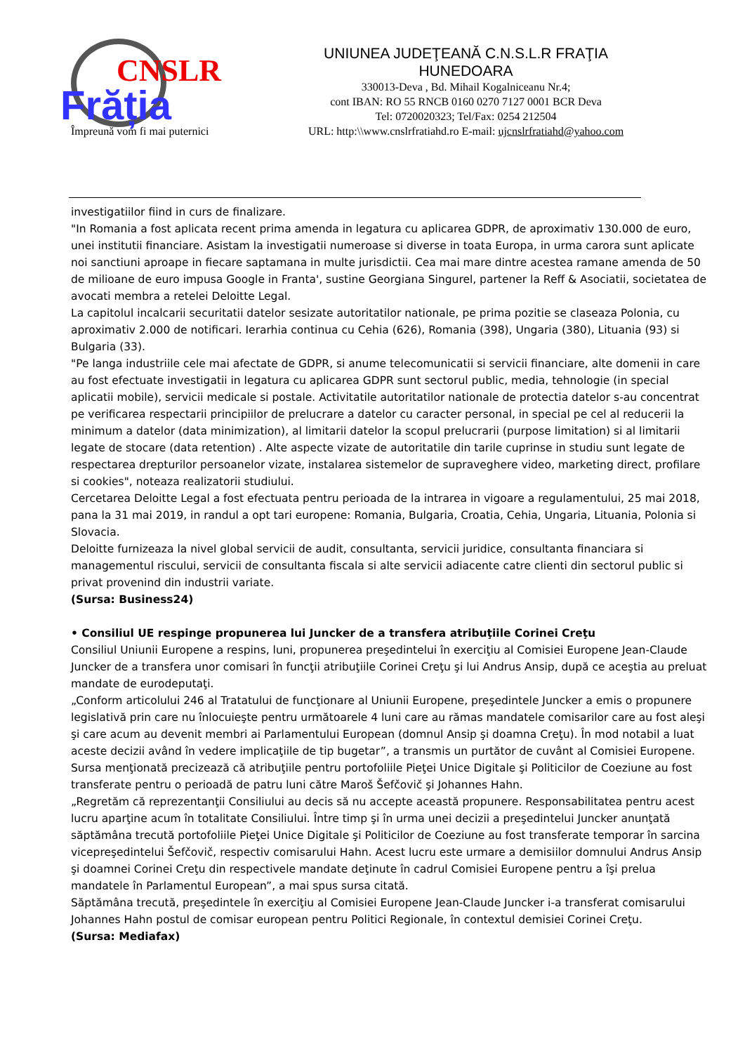CNSLR
Frăția
Împreună vom fi mai puternici
UNIUNEA JUDEŢEANĂ C.N.S.L.R FRAŢIA
HUNEDOARA
330013-Deva , Bd. Mihail Kogalniceanu Nr.4;
cont IBAN: RO 55 RNCB 0160 0270 7127 0001 BCR Deva
Tel: 0720020323; Tel/Fax: 0254 212504
URL: http:\\www.cnslrfratiahd.ro E-mail: ujcnslrfratiahd@yahoo.com
investigatiilor fiind in curs de finalizare.
"In Romania a fost aplicata recent prima amenda in legatura cu aplicarea GDPR, de aproximativ 130.000 de euro, unei institutii financiare. Asistam la investigatii numeroase si diverse in toata Europa, in urma carora sunt aplicate noi sanctiuni aproape in fiecare saptamana in multe jurisdictii. Cea mai mare dintre acestea ramane amenda de 50 de milioane de euro impusa Google in Franta', sustine Georgiana Singurel, partener la Reff & Asociatii, societatea de avocati membra a retelei Deloitte Legal.
La capitolul incalcarii securitatii datelor sesizate autoritatilor nationale, pe prima pozitie se claseaza Polonia, cu aproximativ 2.000 de notificari. Ierarhia continua cu Cehia (626), Romania (398), Ungaria (380), Lituania (93) si Bulgaria (33).
"Pe langa industriile cele mai afectate de GDPR, si anume telecomunicatii si servicii financiare, alte domenii in care au fost efectuate investigatii in legatura cu aplicarea GDPR sunt sectorul public, media, tehnologie (in special aplicatii mobile), servicii medicale si postale. Activitatile autoritatilor nationale de protectia datelor s-au concentrat pe verificarea respectarii principiilor de prelucrare a datelor cu caracter personal, in special pe cel al reducerii la minimum a datelor (data minimization), al limitarii datelor la scopul prelucrarii (purpose limitation) si al limitarii legate de stocare (data retention) . Alte aspecte vizate de autoritatile din tarile cuprinse in studiu sunt legate de respectarea drepturilor persoanelor vizate, instalarea sistemelor de supraveghere video, marketing direct, profilare si cookies", noteaza realizatorii studiului.
Cercetarea Deloitte Legal a fost efectuata pentru perioada de la intrarea in vigoare a regulamentului, 25 mai 2018, pana la 31 mai 2019, in randul a opt tari europene: Romania, Bulgaria, Croatia, Cehia, Ungaria, Lituania, Polonia si Slovacia.
Deloitte furnizeaza la nivel global servicii de audit, consultanta, servicii juridice, consultanta financiara si managementul riscului, servicii de consultanta fiscala si alte servicii adiacente catre clienti din sectorul public si privat provenind din industrii variate.
(Sursa: Business24)
• Consiliul UE respinge propunerea lui Juncker de a transfera atribuţiile Corinei Creţu
Consiliul Uniunii Europene a respins, luni, propunerea preşedintelui în exerciţiu al Comisiei Europene Jean-Claude Juncker de a transfera unor comisari în funcţii atribuţiile Corinei Creţu şi lui Andrus Ansip, după ce aceştia au preluat mandate de eurodeputaţi.
„Conform articolului 246 al Tratatului de funcţionare al Uniunii Europene, preşedintele Juncker a emis o propunere legislativă prin care nu înlocuieşte pentru următoarele 4 luni care au rămas mandatele comisarilor care au fost aleşi şi care acum au devenit membri ai Parlamentului European (domnul Ansip şi doamna Creţu). În mod notabil a luat aceste decizii având în vedere implicaţiile de tip bugetar”, a transmis un purtător de cuvânt al Comisiei Europene.
Sursa menţionată precizează că atribuţiile pentru portofoliile Pieţei Unice Digitale şi Politicilor de Coeziune au fost transferate pentru o perioadă de patru luni către Maroš Šefčovič şi Johannes Hahn.
„Regretăm că reprezentanţii Consiliului au decis să nu accepte această propunere. Responsabilitatea pentru acest lucru aparţine acum în totalitate Consiliului. Între timp şi în urma unei decizii a preşedintelui Juncker anunţată săptămâna trecută portofoliile Pieţei Unice Digitale şi Politicilor de Coeziune au fost transferate temporar în sarcina vicepreşedintelui Šefčovič, respectiv comisarului Hahn. Acest lucru este urmare a demisiilor domnului Andrus Ansip şi doamnei Corinei Creţu din respectivele mandate deţinute în cadrul Comisiei Europene pentru a îşi prelua mandatele în Parlamentul European”, a mai spus sursa citată.
Săptămâna trecută, preşedintele în exerciţiu al Comisiei Europene Jean-Claude Juncker i-a transferat comisarului Johannes Hahn postul de comisar european pentru Politici Regionale, în contextul demisiei Corinei Creţu.
(Sursa: Mediafax)